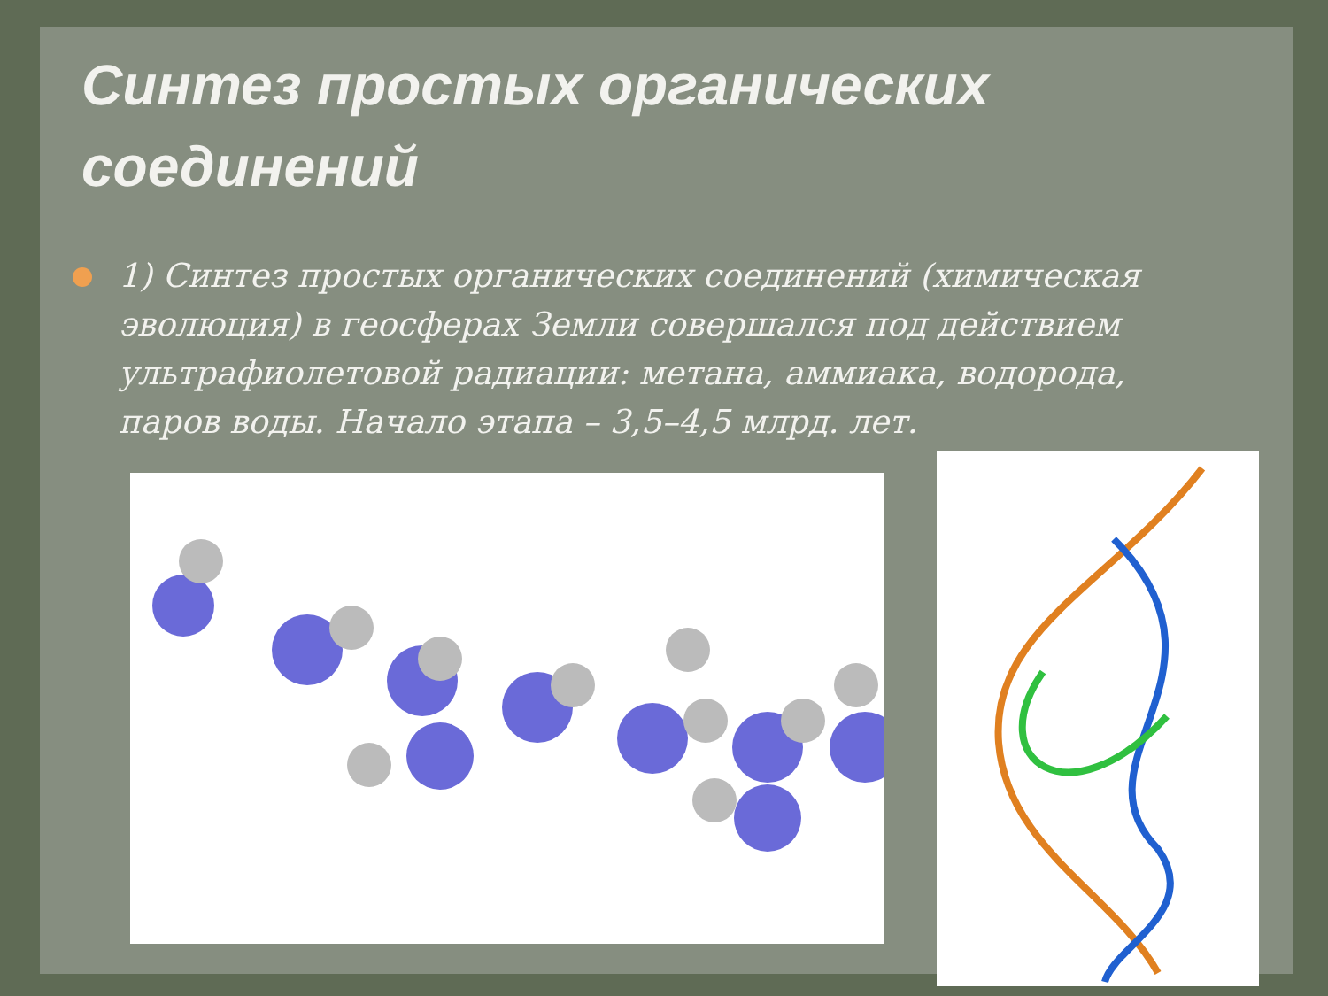Синтез простых органических соединений
1) Синтез простых органических соединений (химическая эволюция) в геосферах Земли совершался под действием ультрафиолетовой радиации: метана, аммиака, водорода, паров воды. Начало этапа – 3,5–4,5 млрд. лет.